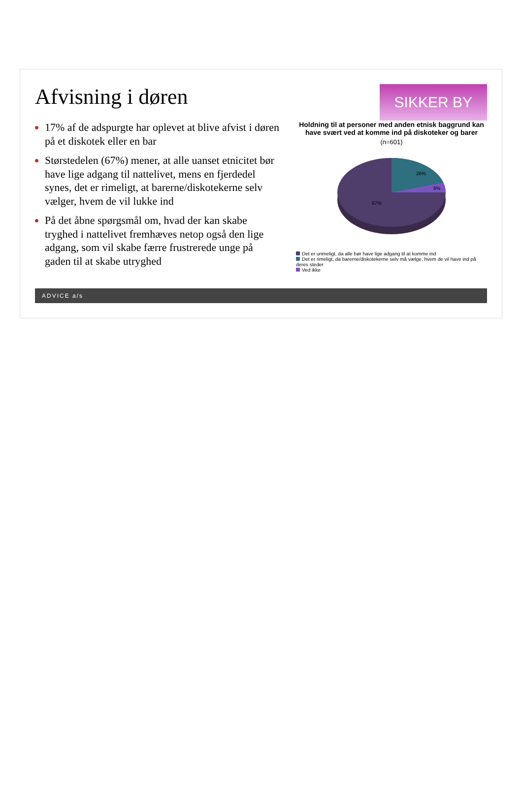Afvisning i døren
SIKKER BY
17% af de adspurgte har oplevet at blive afvist i døren på et diskotek eller en bar
Størstedelen (67%) mener, at alle uanset etnicitet bør have lige adgang til nattelivet, mens en fjerdedel synes, det er rimeligt, at barerne/diskotekerne selv vælger, hvem de vil lukke ind
På det åbne spørgsmål om, hvad der kan skabe tryghed i nattelivet fremhæves netop også den lige adgang, som vil skabe færre frustrerede unge på gaden til at skabe utryghed
Holdning til at personer med anden etnisk baggrund kan have svært ved at komme ind på diskoteker og barer
(n=601)
26%
8%
67%
Det er urimeligt, da alle bør have lige adgang til at komme ind
Det er rimeligt, da barerne/diskotekerne selv må vælge, hvem de vil have ind på deres steder
Ved ikke
ADVICE a/s